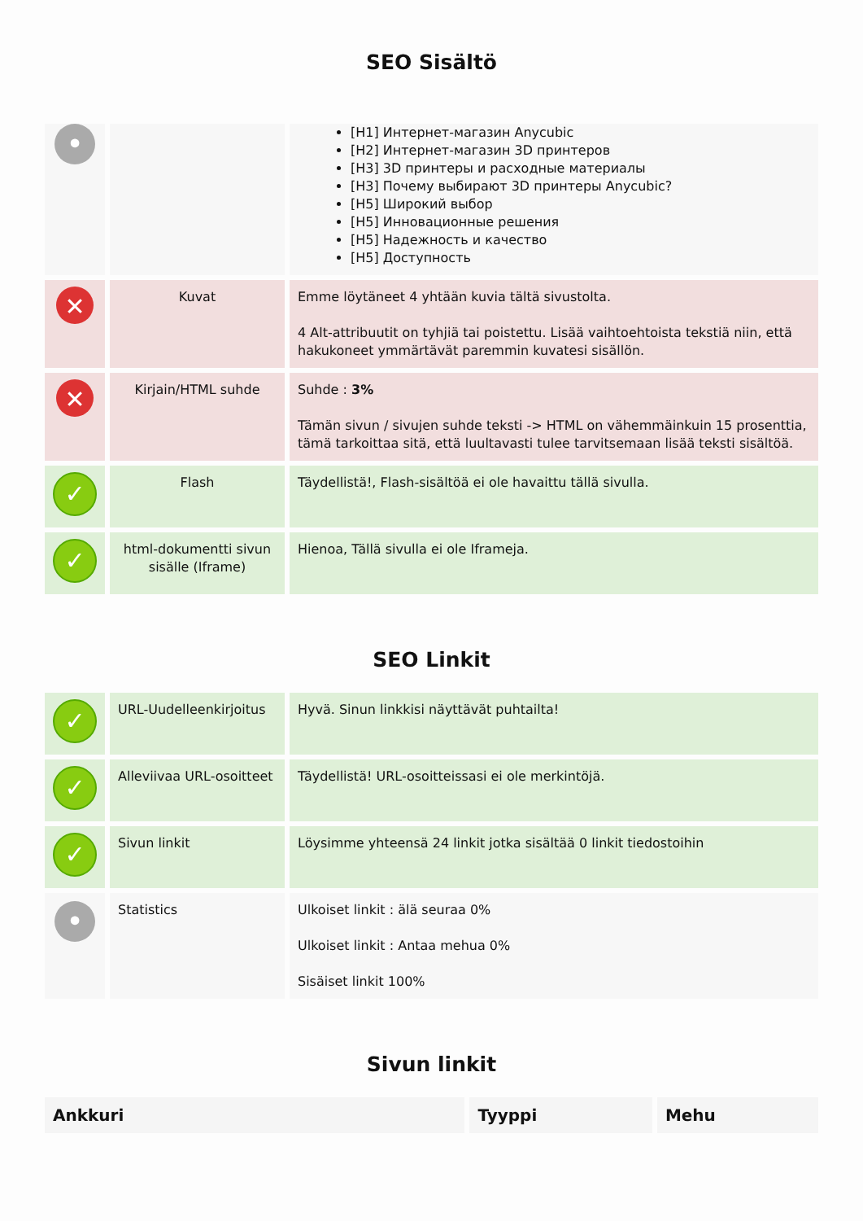SEO Sisältö
| • | | [H1] Интернет-магазин Anycubic [H2] Интернет-магазин 3D принтеров [H3] 3D принтеры и расходные материалы [H3] Почему выбирают 3D принтеры Anycubic? [H5] Широкий выбор [H5] Инновационные решения [H5] Надежность и качество [H5] Доступность |
| ✕ | Kuvat | Emme löytäneet 4 yhtään kuvia tältä sivustolta. 4 Alt-attribuutit on tyhjiä tai poistettu. Lisää vaihtoehtoista tekstiä niin, että hakukoneet ymmärtävät paremmin kuvatesi sisällön. |
| ✕ | Kirjain/HTML suhde | Suhde : 3% Tämän sivun / sivujen suhde teksti -> HTML on vähemmäinkuin 15 prosenttia, tämä tarkoittaa sitä, että luultavasti tulee tarvitsemaan lisää teksti sisältöä. |
| ✓ | Flash | Täydellistä!, Flash-sisältöä ei ole havaittu tällä sivulla. |
| ✓ | html-dokumentti sivun sisälle (Iframe) | Hienoa, Tällä sivulla ei ole Iframeja. |
SEO Linkit
| ✓ | URL-Uudelleenkirjoitus | Hyvä. Sinun linkkisi näyttävät puhtailta! |
| ✓ | Alleviivaa URL-osoitteet | Täydellistä! URL-osoitteissasi ei ole merkintöjä. |
| ✓ | Sivun linkit | Löysimme yhteensä 24 linkit jotka sisältää 0 linkit tiedostoihin |
| • | Statistics | Ulkoiset linkit : älä seuraa 0% Ulkoiset linkit : Antaa mehua 0% Sisäiset linkit 100% |
Sivun linkit
| Ankkuri | Tyyppi | Mehu |
| --- | --- | --- |